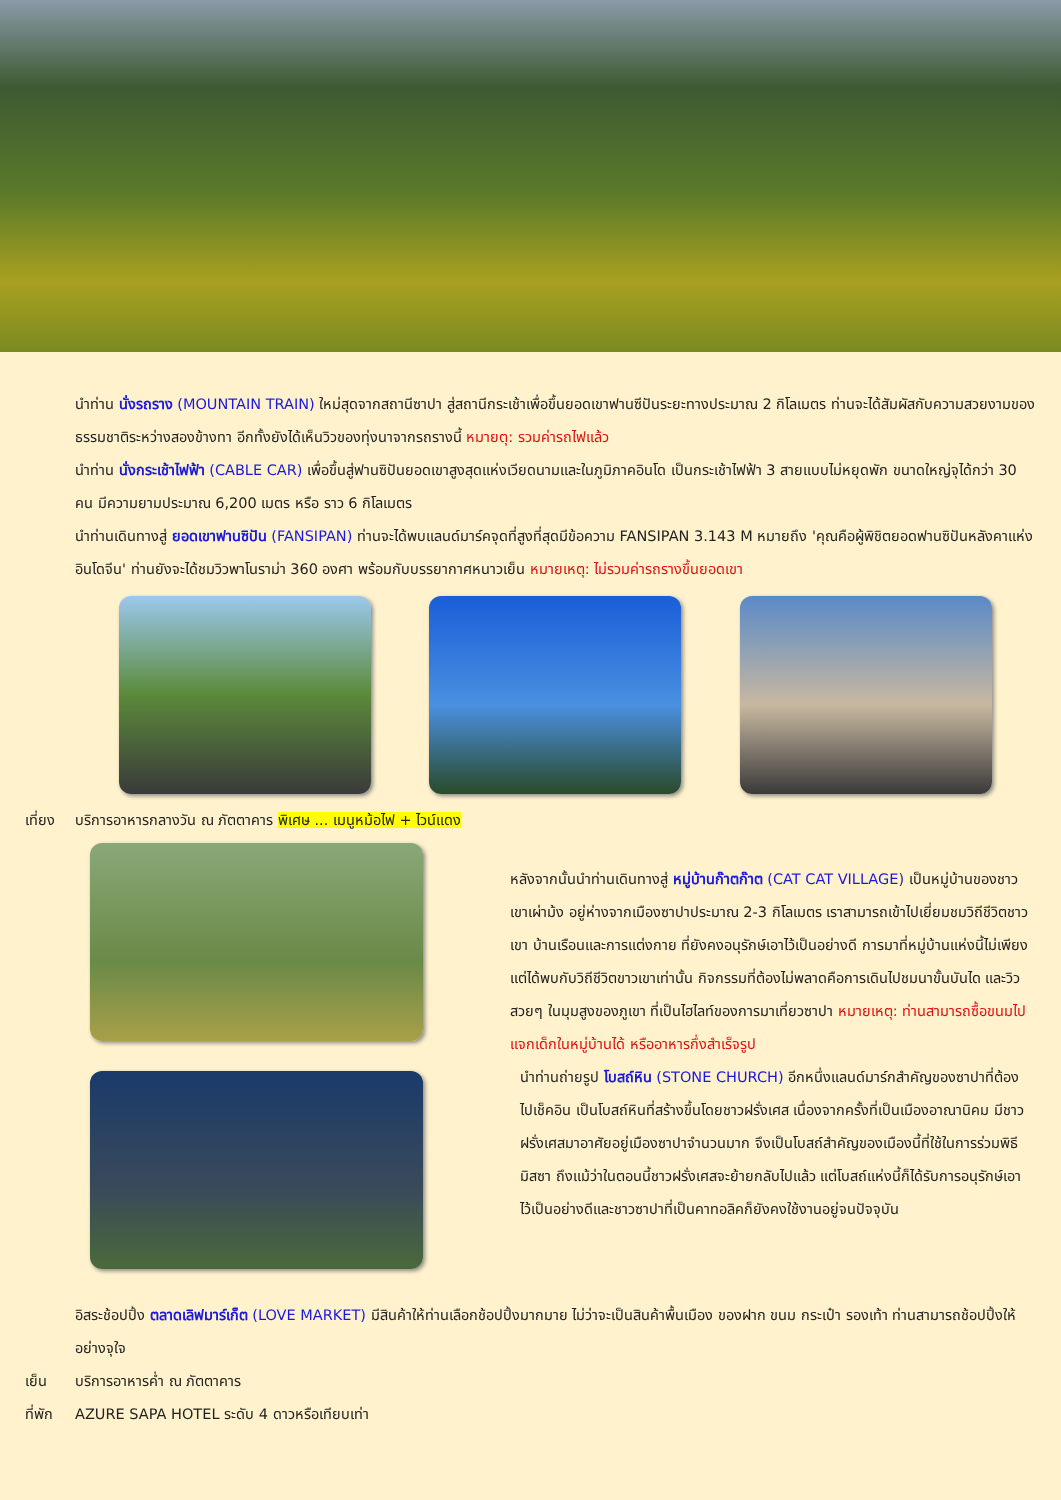นำท่าน นั่งรถราง (MOUNTAIN TRAIN) ใหม่สุดจากสถานีซาปา สู่สถานีกระเช้าเพื่อขึ้นยอดเขาฟานซีปันระยะทางประมาณ 2 กิโลเมตร ท่านจะได้สัมผัสกับความสวยงามของธรรมชาติระหว่างสองข้างทา อีกทั้งยังได้เห็นวิวของทุ่งนาจากรถรางนี้ หมายตุ: รวมค่ารถไฟแล้ว
นำท่าน นั่งกระเช้าไฟฟ้า (CABLE CAR) เพื่อขึ้นสู่ฟานซิปันยอดเขาสูงสุดแห่งเวียดนามและในภูมิภาคอินโด เป็นกระเช้าไฟฟ้า 3 สายแบบไม่หยุดพัก ขนาดใหญ่จุได้กว่า 30 คน มีความยามประมาณ 6,200 เมตร หรือ ราว 6 กิโลเมตร
นำท่านเดินทางสู่ ยอดเขาฟานซิปัน (FANSIPAN) ท่านจะได้พบแลนด์มาร์คจุดที่สูงที่สุดมีข้อความ FANSIPAN 3.143 M หมายถึง 'คุณคือผู้พิชิตยอดฟานซิปันหลังคาแห่งอินโดจีน' ท่านยังจะได้ชมวิวพาโนราม่า 360 องศา พร้อมกับบรรยากาศหนาวเย็น หมายเหตุ: ไม่รวมค่ารถรางขึ้นยอดเขา
เที่ยง บริการอาหารกลางวัน ณ ภัตตาคาร พิเศษ ... เมนูหม้อไฟ + ไวน์แดง
หลังจากนั้นนำท่านเดินทางสู่ หมู่บ้านก๊าตก๊าต (CAT CAT VILLAGE) เป็นหมู่บ้านของชาวเขาเผ่าม้ง อยู่ห่างจากเมืองซาปาประมาณ 2-3 กิโลเมตร เราสามารถเข้าไปเยี่ยมชมวิถีชีวิตชาวเขา บ้านเรือนและการแต่งกาย ที่ยังคงอนุรักษ์เอาไว้เป็นอย่างดี การมาที่หมู่บ้านแห่งนี้ไม่เพียงแต่ได้พบกับวิถีชีวิตขาวเขาเท่านั้น กิจกรรมที่ต้องไม่พลาดคือการเดินไปชมนาขั้นบันได และวิวสวยๆ ในมุมสูงของภูเขา ที่เป็นไฮไลท์ของการมาเที่ยวซาปา หมายเหตุ: ท่านสามารถซื้อขนมไปแจกเด็กในหมู่บ้านได้ หรืออาหารกึ่งสำเร็จรูป
นำท่านถ่ายรูป โบสถ์หิน (STONE CHURCH) อีกหนึ่งแลนด์มาร์กสำคัญของซาปาที่ต้องไปเช็คอิน เป็นโบสถ์หินที่สร้างขึ้นโดยชาวฝรั่งเศส เนื่องจากครั้งที่เป็นเมืองอาณานิคม มีชาวฝรั่งเศสมาอาศัยอยู่เมืองซาปาจำนวนมาก จึงเป็นโบสถ์สำคัญของเมืองนี้ที่ใช้ในการร่วมพิธีมิสซา ถึงแม้ว่าในตอนนี้ชาวฝรั่งเศสจะย้ายกลับไปแล้ว แต่โบสถ์แห่งนี้ก็ได้รับการอนุรักษ์เอาไว้เป็นอย่างดีและชาวซาปาที่เป็นคาทอลิคก็ยังคงใช้งานอยู่จนปัจจุบัน
อิสระช้อปปิ้ง ตลาดเลิฟมาร์เก็ต (LOVE MARKET) มีสินค้าให้ท่านเลือกช้อปปิ้งมากมาย ไม่ว่าจะเป็นสินค้าพื้นเมือง ของฝาก ขนม กระเป๋า รองเท้า ท่านสามารถช้อปปิ้งให้อย่างจุใจ
เย็น บริการอาหารค่ำ ณ ภัตตาคาร
ที่พัก AZURE SAPA HOTEL ระดับ 4 ดาวหรือเทียบเท่า